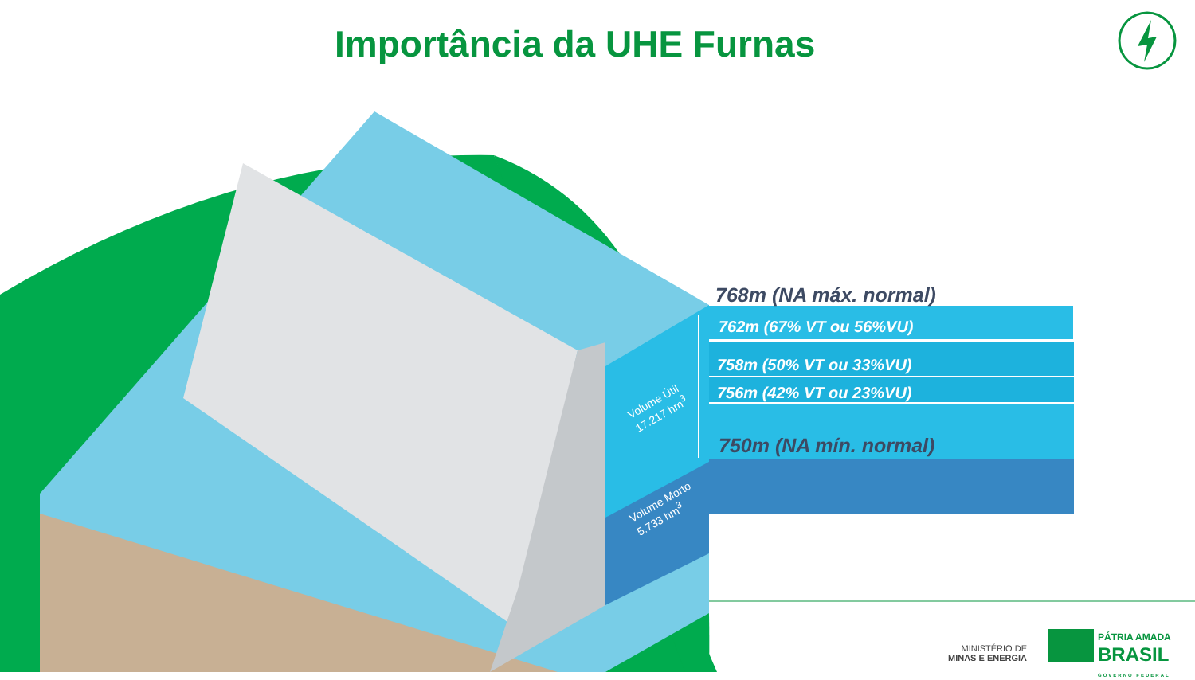Importância da UHE Furnas
768m (NA máx. normal)
762m (67% VT ou 56%VU)
758m (50% VT ou 33%VU)
756m (42% VT ou 23%VU)
750m (NA mín. normal)
Volume Útil
17.217 hm<sup>3</sup>
Volume Morto
5.733 hm<sup>3</sup>
MINISTÉRIO DE
MINAS E ENERGIA
PÁTRIA AMADA
BRASIL
GOVERNO FEDERAL